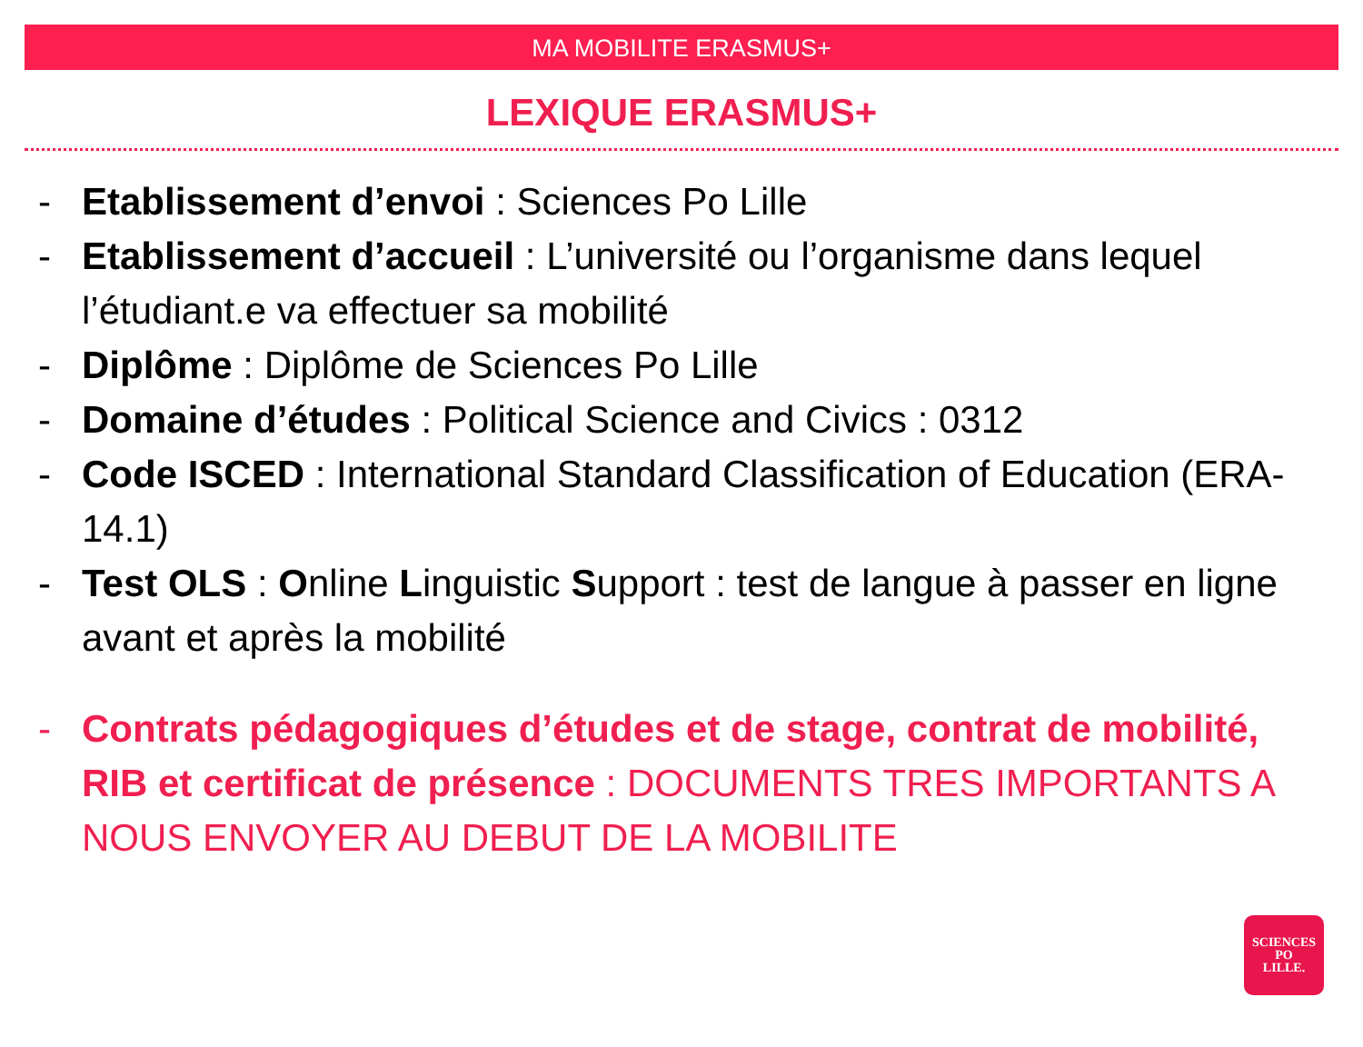MA MOBILITE ERASMUS+
LEXIQUE ERASMUS+
- Etablissement d’envoi : Sciences Po Lille
- Etablissement d’accueil : L’université ou l’organisme dans lequel l’étudiant.e va effectuer sa mobilité
- Diplôme : Diplôme de Sciences Po Lille
- Domaine d’études : Political Science and Civics : 0312
- Code ISCED : International Standard Classification of Education (ERA-14.1)
- Test OLS : Online Linguistic Support : test de langue à passer en ligne avant et après la mobilité
- Contrats pédagogiques d’études et de stage, contrat de mobilité, RIB et certificat de présence : DOCUMENTS TRES IMPORTANTS A NOUS ENVOYER AU DEBUT DE LA MOBILITE
SCIENCES
PO
LILLE.